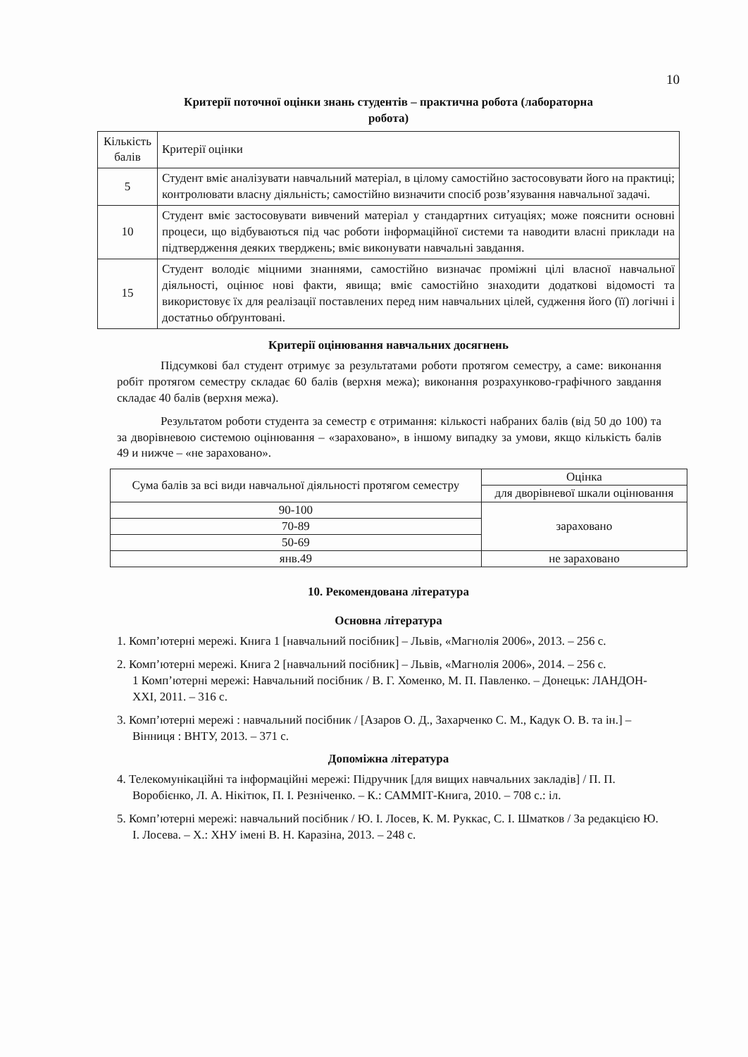10
Критерії поточної оцінки знань студентів – практична робота (лабораторна
робота)
| Кількість балів | Критерії оцінки |
| 5 | Студент вміє аналізувати навчальний матеріал, в цілому самостійно застосовувати його на практиці; контролювати власну діяльність; самостійно визначити спосіб розв’язування навчальної задачі. |
| 10 | Студент вміє застосовувати вивчений матеріал у стандартних ситуаціях; може пояснити основні процеси, що відбуваються під час роботи інформаційної системи та наводити власні приклади на підтвердження деяких тверджень; вміє виконувати навчальні завдання. |
| 15 | Студент володіє міцними знаннями, самостійно визначає проміжні цілі власної навчальної діяльності, оцінює нові факти, явища; вміє самостійно знаходити додаткові відомості та використовує їх для реалізації поставлених перед ним навчальних цілей, судження його (її) логічні і достатньо обґрунтовані. |
Критерії оцінювання навчальних досягнень
Підсумкові бал студент отримує за результатами роботи протягом семестру, а саме: виконання робіт протягом семестру складає 60 балів (верхня межа); виконання розрахунково-графічного завдання складає 40 балів (верхня межа).
Результатом роботи студента за семестр є отримання: кількості набраних балів (від 50 до 100) та за дворівневою системою оцінювання – «зараховано», в іншому випадку за умови, якщо кількість балів 49 и нижче – «не зараховано».
| Сума балів за всі види навчальної діяльності протягом семестру | Оцінка |
| --- | --- |
| | для дворівневої шкали оцінювання |
| 90-100 | зараховано |
| 70-89 | |
| 50-69 | |
| янв.49 | не зараховано |
10. Рекомендована література
Основна література
1. Комп’ютерні мережі. Книга 1 [навчальний посібник] – Львів, «Магнолія 2006», 2013. – 256 с.
2. Комп’ютерні мережі. Книга 2 [навчальний посібник] – Львів, «Магнолія 2006», 2014. – 256 с.
1 Комп’ютерні мережі: Навчальний посібник / В. Г. Хоменко, М. П. Павленко. – Донецьк: ЛАНДОН-XXI, 2011. – 316 с.
3. Комп’ютерні мережі : навчальний посібник / [Азаров О. Д., Захарченко С. М., Кадук О. В. та ін.] – Вінниця : ВНТУ, 2013. – 371 с.
Допоміжна література
4. Телекомунікаційні та інформаційні мережі: Підручник [для вищих навчальних закладів] / П. П. Воробієнко, Л. А. Нікітюк, П. І. Резніченко. – К.: САММІТ-Книга, 2010. – 708 с.: іл.
5. Комп’ютерні мережі: навчальний посібник / Ю. І. Лосев, К. М. Руккас, С. І. Шматков / За редакцією Ю. І. Лосева. – Х.: ХНУ імені В. Н. Каразіна, 2013. – 248 с.